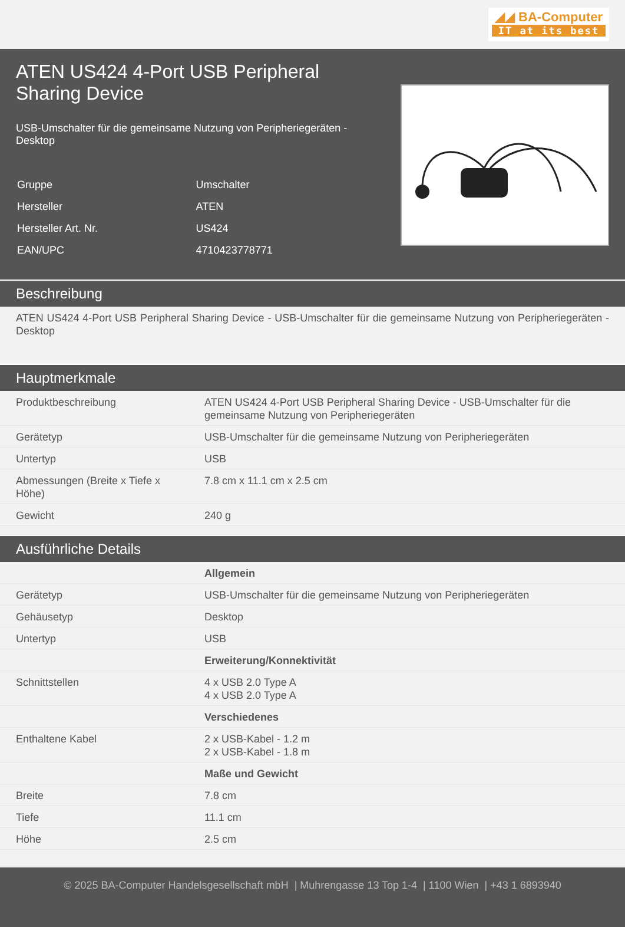◢◢ BA-Computer
IT at its best
ATEN US424 4-Port USB Peripheral Sharing Device
USB-Umschalter für die gemeinsame Nutzung von Peripheriegeräten - Desktop
| Gruppe | Umschalter |
| Hersteller | ATEN |
| Hersteller Art. Nr. | US424 |
| EAN/UPC | 4710423778771 |
Beschreibung
ATEN US424 4-Port USB Peripheral Sharing Device - USB-Umschalter für die gemeinsame Nutzung von Peripheriegeräten - Desktop
Hauptmerkmale
| Produktbeschreibung | ATEN US424 4-Port USB Peripheral Sharing Device - USB-Umschalter für die gemeinsame Nutzung von Peripheriegeräten |
| Gerätetyp | USB-Umschalter für die gemeinsame Nutzung von Peripheriegeräten |
| Untertyp | USB |
| Abmessungen (Breite x Tiefe x Höhe) | 7.8 cm x 11.1 cm x 2.5 cm |
| Gewicht | 240 g |
Ausführliche Details
| | Allgemein |
| Gerätetyp | USB-Umschalter für die gemeinsame Nutzung von Peripheriegeräten |
| Gehäusetyp | Desktop |
| Untertyp | USB |
| | Erweiterung/Konnektivität |
| Schnittstellen | 4 x USB 2.0 Type A 4 x USB 2.0 Type A |
| | Verschiedenes |
| Enthaltene Kabel | 2 x USB-Kabel - 1.2 m 2 x USB-Kabel - 1.8 m |
| | Maße und Gewicht |
| Breite | 7.8 cm |
| Tiefe | 11.1 cm |
| Höhe | 2.5 cm |
© 2025 BA-Computer Handelsgesellschaft mbH | Muhrengasse 13 Top 1-4 | 1100 Wien | +43 1 6893940